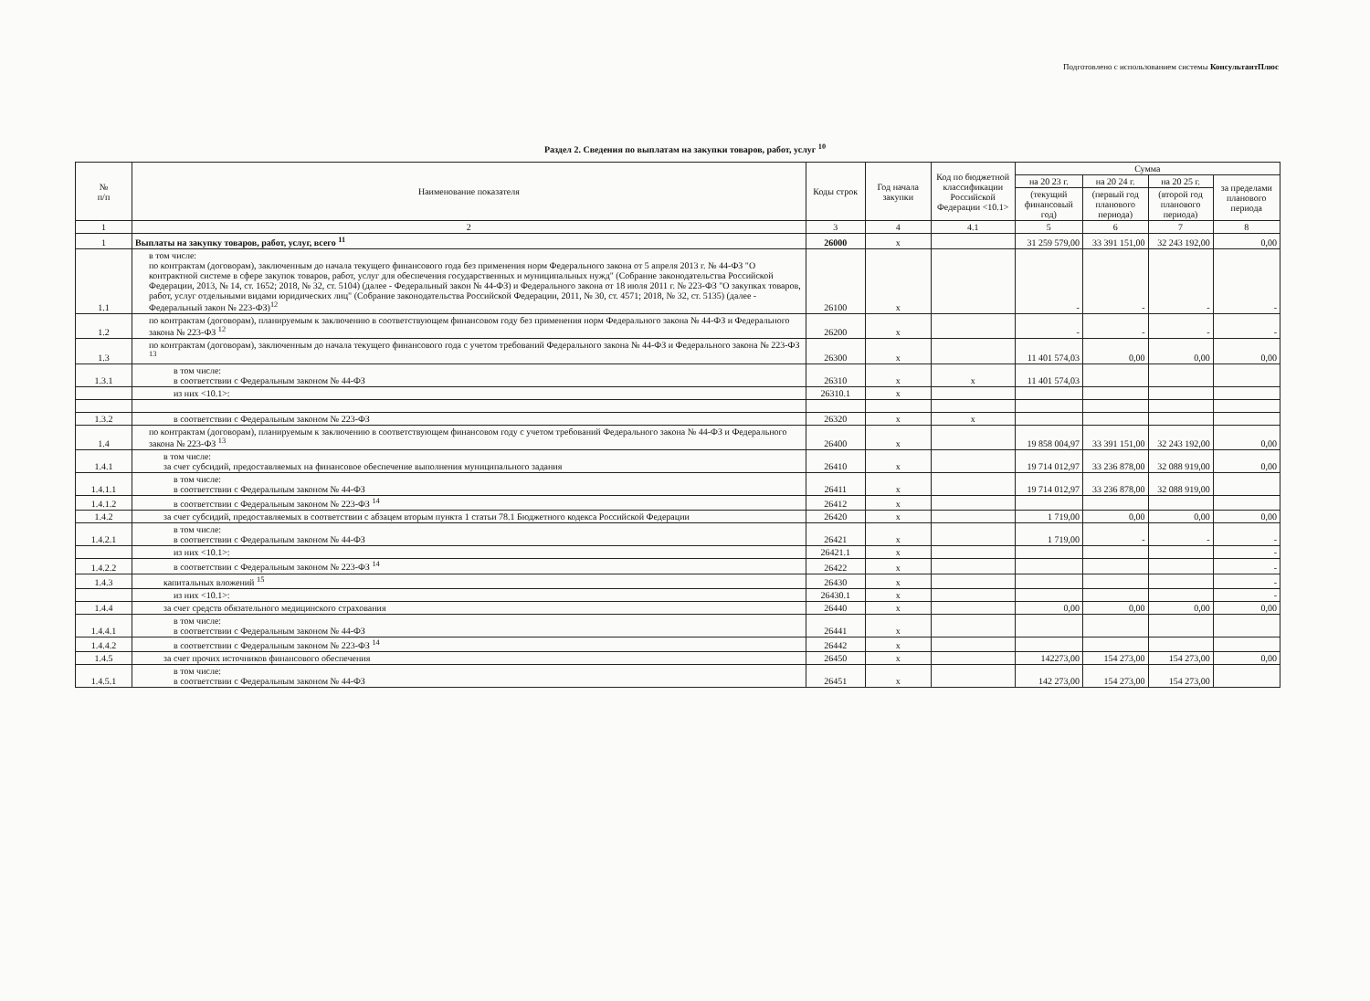Подготовлено с использованием системы КонсультантПлюс
Раздел 2. Сведения по выплатам на закупки товаров, работ, услуг <sup>10</sup>
| № п/п | Наименование показателя | Коды строк | Год начала закупки | Код по бюджетной классификации Российской Федерации <10.1> | Сумма | | | |
| --- | --- | --- | --- | --- | --- | --- | --- | --- |
| | | | | | на 20 23 г. | на 20 24 г. | на 20 25 г. | за пределами планового периода |
| | | | | | (текущий финансовый год) | (первый год планового периода) | (второй год планового периода) | |
| 1 | 2 | 3 | 4 | 4.1 | 5 | 6 | 7 | 8 |
| 1 | Выплаты на закупку товаров, работ, услуг, всего <sup>11</sup> | 26000 | x | | 31 259 579,00 | 33 391 151,00 | 32 243 192,00 | 0,00 |
| 1.1 | в том числе: по контрактам (договорам), заключенным до начала текущего финансового года без применения норм Федерального закона от 5 апреля 2013 г. № 44-ФЗ "О контрактной системе в сфере закупок товаров, работ, услуг для обеспечения государственных и муниципальных нужд" (Собрание законодательства Российской Федерации, 2013, № 14, ст. 1652; 2018, № 32, ст. 5104) (далее - Федеральный закон № 44-ФЗ) и Федерального закона от 18 июля 2011 г. № 223-ФЗ "О закупках товаров, работ, услуг отдельными видами юридических лиц" (Собрание законодательства Российской Федерации, 2011, № 30, ст. 4571; 2018, № 32, ст. 5135) (далее - Федеральный закон № 223-ФЗ)<sup>12</sup> | 26100 | x | | - | - | - | - |
| 1.2 | по контрактам (договорам), планируемым к заключению в соответствующем финансовом году без применения норм Федерального закона № 44-ФЗ и Федерального закона № 223-ФЗ <sup>12</sup> | 26200 | x | | - | - | - | - |
| 1.3 | по контрактам (договорам), заключенным до начала текущего финансового года с учетом требований Федерального закона № 44-ФЗ и Федерального закона № 223-ФЗ <sup>13</sup> | 26300 | x | | 11 401 574,03 | 0,00 | 0,00 | 0,00 |
| 1.3.1 | в том числе: в соответствии с Федеральным законом № 44-ФЗ | 26310 | x | x | 11 401 574,03 | | | |
| | из них <10.1>: | 26310.1 | x | | | | | |
| 1.3.2 | в соответствии с Федеральным законом № 223-ФЗ | 26320 | x | x | | | | |
| 1.4 | по контрактам (договорам), планируемым к заключению в соответствующем финансовом году с учетом требований Федерального закона № 44-ФЗ и Федерального закона № 223-ФЗ <sup>13</sup> | 26400 | x | | 19 858 004,97 | 33 391 151,00 | 32 243 192,00 | 0,00 |
| 1.4.1 | в том числе: за счет субсидий, предоставляемых на финансовое обеспечение выполнения муниципального задания | 26410 | x | | 19 714 012,97 | 33 236 878,00 | 32 088 919,00 | 0,00 |
| 1.4.1.1 | в том числе: в соответствии с Федеральным законом № 44-ФЗ | 26411 | x | | 19 714 012,97 | 33 236 878,00 | 32 088 919,00 | |
| 1.4.1.2 | в соответствии с Федеральным законом № 223-ФЗ <sup>14</sup> | 26412 | x | | | | | |
| 1.4.2 | за счет субсидий, предоставляемых в соответствии с абзацем вторым пункта 1 статьи 78.1 Бюджетного кодекса Российской Федерации | 26420 | x | | 1 719,00 | 0,00 | 0,00 | 0,00 |
| 1.4.2.1 | в том числе: в соответствии с Федеральным законом № 44-ФЗ | 26421 | x | | 1 719,00 | - | - | - |
| | из них <10.1>: | 26421.1 | x | | | | | - |
| 1.4.2.2 | в соответствии с Федеральным законом № 223-ФЗ <sup>14</sup> | 26422 | x | | | | | - |
| 1.4.3 | капитальных вложений <sup>15</sup> | 26430 | x | | | | | - |
| | из них <10.1>: | 26430.1 | x | | | | | - |
| 1.4.4 | за счет средств обязательного медицинского страхования | 26440 | x | | 0,00 | 0,00 | 0,00 | 0,00 |
| 1.4.4.1 | в том числе: в соответствии с Федеральным законом № 44-ФЗ | 26441 | x | | | | | |
| 1.4.4.2 | в соответствии с Федеральным законом № 223-ФЗ <sup>14</sup> | 26442 | x | | | | | |
| 1.4.5 | за счет прочих источников финансового обеспечения | 26450 | x | | 142273,00 | 154 273,00 | 154 273,00 | 0,00 |
| 1.4.5.1 | в том числе: в соответствии с Федеральным законом № 44-ФЗ | 26451 | x | | 142 273,00 | 154 273,00 | 154 273,00 | |